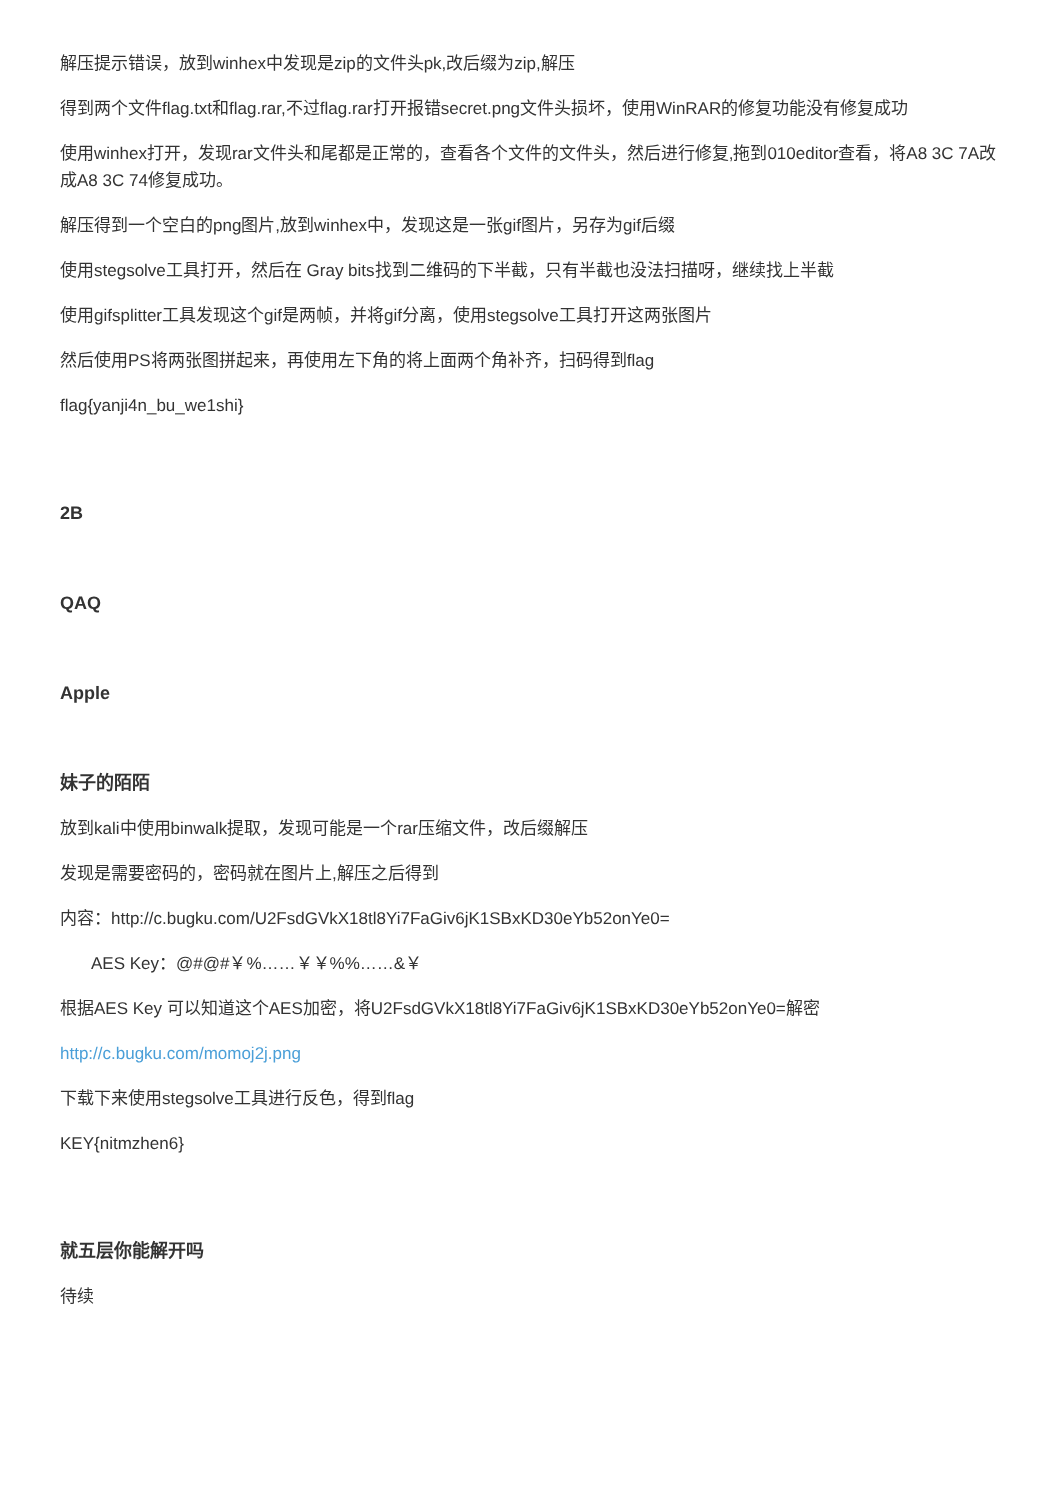解压提示错误，放到winhex中发现是zip的文件头pk,改后缀为zip,解压
得到两个文件flag.txt和flag.rar,不过flag.rar打开报错secret.png文件头损坏，使用WinRAR的修复功能没有修复成功
使用winhex打开，发现rar文件头和尾都是正常的，查看各个文件的文件头，然后进行修复,拖到010editor查看，将A8 3C 7A改成A8 3C 74修复成功。
解压得到一个空白的png图片,放到winhex中，发现这是一张gif图片，另存为gif后缀
使用stegsolve工具打开，然后在 Gray bits找到二维码的下半截，只有半截也没法扫描呀，继续找上半截
使用gifsplitter工具发现这个gif是两帧，并将gif分离，使用stegsolve工具打开这两张图片
然后使用PS将两张图拼起来，再使用左下角的将上面两个角补齐，扫码得到flag
flag{yanji4n_bu_we1shi}
2B
QAQ
Apple
妹子的陌陌
放到kali中使用binwalk提取，发现可能是一个rar压缩文件，改后缀解压
发现是需要密码的，密码就在图片上,解压之后得到
内容：http://c.bugku.com/U2FsdGVkX18tl8Yi7FaGiv6jK1SBxKD30eYb52onYe0=
AES Key：@#@#￥%……￥￥%%……&￥
根据AES Key 可以知道这个AES加密，将U2FsdGVkX18tl8Yi7FaGiv6jK1SBxKD30eYb52onYe0=解密
http://c.bugku.com/momoj2j.png
下载下来使用stegsolve工具进行反色，得到flag
KEY{nitmzhen6}
就五层你能解开吗
待续